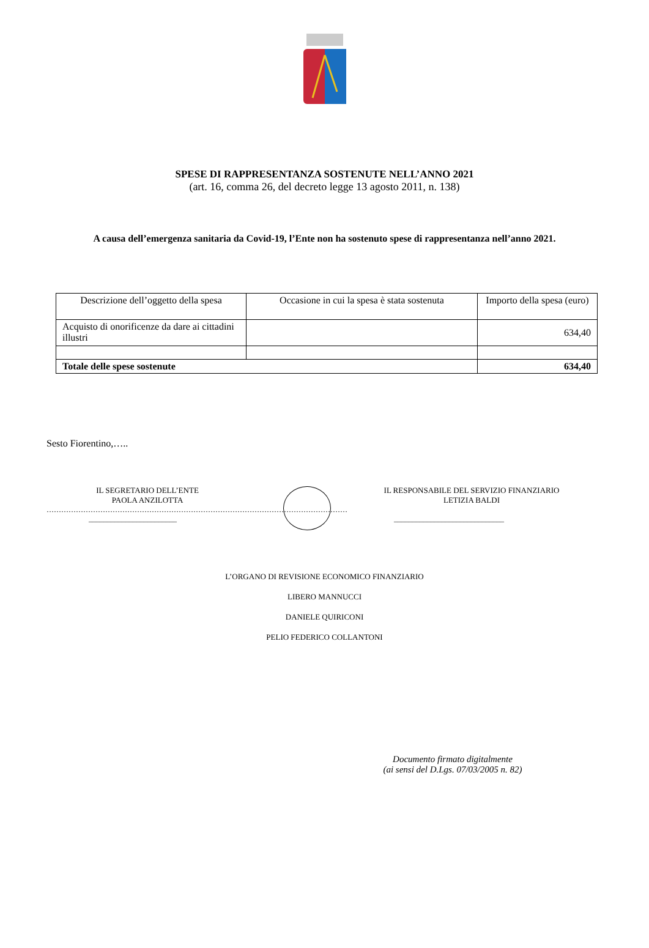SPESE DI RAPPRESENTANZA SOSTENUTE NELL’ANNO 2021
(art. 16, comma 26, del decreto legge 13 agosto 2011, n. 138)
A causa dell’emergenza sanitaria da Covid-19, l’Ente non ha sostenuto spese di rappresentanza nell’anno 2021.
| Descrizione dell’oggetto della spesa | Occasione in cui la spesa è stata sostenuta | Importo della spesa (euro) |
| --- | --- | --- |
| Acquisto di onorificenze da dare ai cittadini illustri | | 634,40 |
| Totale delle spese sostenute | | 634,40 |
Sesto Fiorentino,…..
IL SEGRETARIO DELL’ENTE
PAOLA ANZILOTTA
IL RESPONSABILE DEL SERVIZIO FINANZIARIO
LETIZIA BALDI
……………………………………………………………………………………………………………
________________________ ______________________________
L’ORGANO DI REVISIONE ECONOMICO FINANZIARIO
LIBERO MANNUCCI
DANIELE QUIRICONI
PELIO FEDERICO COLLANTONI
Documento firmato digitalmente
(ai sensi del D.Lgs. 07/03/2005 n. 82)